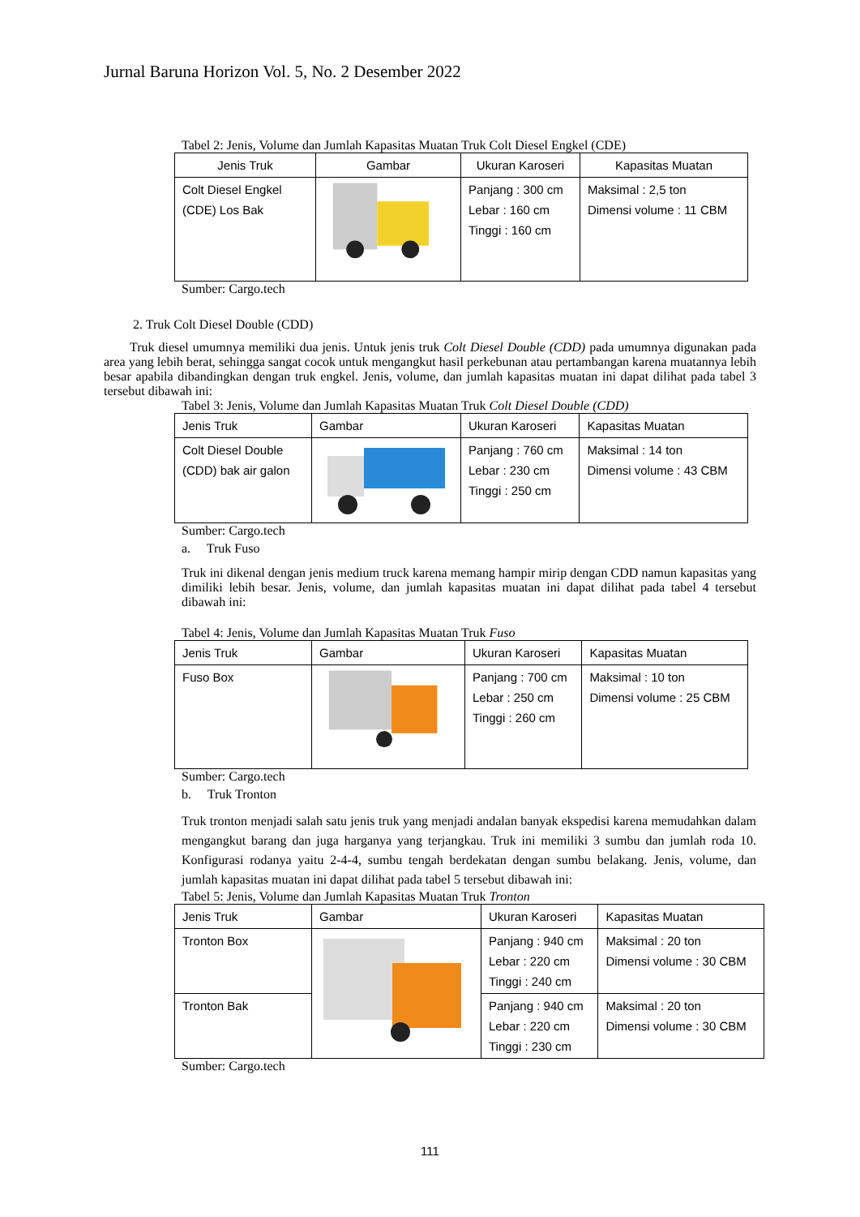Jurnal Baruna Horizon Vol. 5, No. 2 Desember 2022
Tabel 2: Jenis, Volume dan Jumlah Kapasitas Muatan Truk Colt Diesel Engkel (CDE)
| Jenis Truk | Gambar | Ukuran Karoseri | Kapasitas Muatan |
| --- | --- | --- | --- |
| Colt Diesel Engkel (CDE) Los Bak | | Panjang : 300 cm Lebar : 160 cm Tinggi : 160 cm | Maksimal : 2,5 ton Dimensi volume : 11 CBM |
Sumber: Cargo.tech
2. Truk Colt Diesel Double (CDD)
Truk diesel umumnya memiliki dua jenis. Untuk jenis truk Colt Diesel Double (CDD) pada umumnya digunakan pada area yang lebih berat, sehingga sangat cocok untuk mengangkut hasil perkebunan atau pertambangan karena muatannya lebih besar apabila dibandingkan dengan truk engkel. Jenis, volume, dan jumlah kapasitas muatan ini dapat dilihat pada tabel 3 tersebut dibawah ini:
Tabel 3: Jenis, Volume dan Jumlah Kapasitas Muatan Truk Colt Diesel Double (CDD)
| Jenis Truk | Gambar | Ukuran Karoseri | Kapasitas Muatan |
| --- | --- | --- | --- |
| Colt Diesel Double (CDD) bak air galon | | Panjang : 760 cm Lebar : 230 cm Tinggi : 250 cm | Maksimal : 14 ton Dimensi volume : 43 CBM |
Sumber: Cargo.tech
a. Truk Fuso
Truk ini dikenal dengan jenis medium truck karena memang hampir mirip dengan CDD namun kapasitas yang dimiliki lebih besar. Jenis, volume, dan jumlah kapasitas muatan ini dapat dilihat pada tabel 4 tersebut dibawah ini:
Tabel 4: Jenis, Volume dan Jumlah Kapasitas Muatan Truk Fuso
| Jenis Truk | Gambar | Ukuran Karoseri | Kapasitas Muatan |
| --- | --- | --- | --- |
| Fuso Box | | Panjang : 700 cm Lebar : 250 cm Tinggi : 260 cm | Maksimal : 10 ton Dimensi volume : 25 CBM |
Sumber: Cargo.tech
b. Truk Tronton
Truk tronton menjadi salah satu jenis truk yang menjadi andalan banyak ekspedisi karena memudahkan dalam mengangkut barang dan juga harganya yang terjangkau. Truk ini memiliki 3 sumbu dan jumlah roda 10. Konfigurasi rodanya yaitu 2-4-4, sumbu tengah berdekatan dengan sumbu belakang. Jenis, volume, dan jumlah kapasitas muatan ini dapat dilihat pada tabel 5 tersebut dibawah ini:
Tabel 5: Jenis, Volume dan Jumlah Kapasitas Muatan Truk Tronton
| Jenis Truk | Gambar | Ukuran Karoseri | Kapasitas Muatan |
| --- | --- | --- | --- |
| Tronton Box | | Panjang : 940 cm Lebar : 220 cm Tinggi : 240 cm | Maksimal : 20 ton Dimensi volume : 30 CBM |
| Tronton Bak | | Panjang : 940 cm Lebar : 220 cm Tinggi : 230 cm | Maksimal : 20 ton Dimensi volume : 30 CBM |
Sumber: Cargo.tech
111